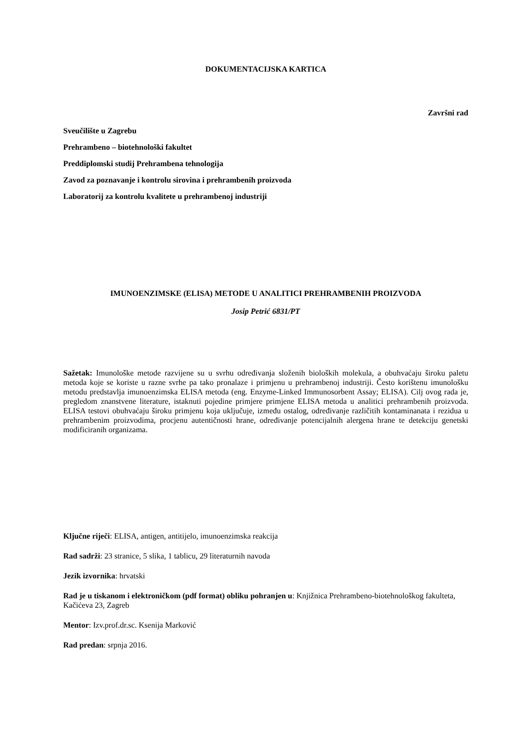DOKUMENTACIJSKA KARTICA
Završni rad
Sveučilište u Zagrebu
Prehrambeno – biotehnološki fakultet
Preddiplomski studij Prehrambena tehnologija
Zavod za poznavanje i kontrolu sirovina i prehrambenih proizvoda
Laboratorij za kontrolu kvalitete u prehrambenoj industriji
IMUNOENZIMSKE (ELISA) METODE U ANALITICI PREHRAMBENIH PROIZVODA
Josip Petrić 6831/PT
Sažetak: Imunološke metode razvijene su u svrhu određivanja složenih bioloških molekula, a obuhvaćaju široku paletu metoda koje se koriste u razne svrhe pa tako pronalaze i primjenu u prehrambenoj industriji. Često korištenu imunološku metodu predstavlja imunoenzimska ELISA metoda (eng. Enzyme-Linked Immunosorbent Assay; ELISA). Cilj ovog rada je, pregledom znanstvene literature, istaknuti pojedine primjere primjene ELISA metoda u analitici prehrambenih proizvoda. ELISA testovi obuhvaćaju široku primjenu koja uključuje, između ostalog, određivanje različitih kontaminanata i rezidua u prehrambenim proizvodima, procjenu autentičnosti hrane, određivanje potencijalnih alergena hrane te detekciju genetski modificiranih organizama.
Ključne riječi: ELISA, antigen, antitijelo, imunoenzimska reakcija
Rad sadrži: 23 stranice, 5 slika, 1 tablicu, 29 literaturnih navoda
Jezik izvornika: hrvatski
Rad je u tiskanom i elektroničkom (pdf format) obliku pohranjen u: Knjižnica Prehrambeno-biotehnološkog fakulteta, Kačićeva 23, Zagreb
Mentor: Izv.prof.dr.sc. Ksenija Marković
Rad predan: srpnja 2016.